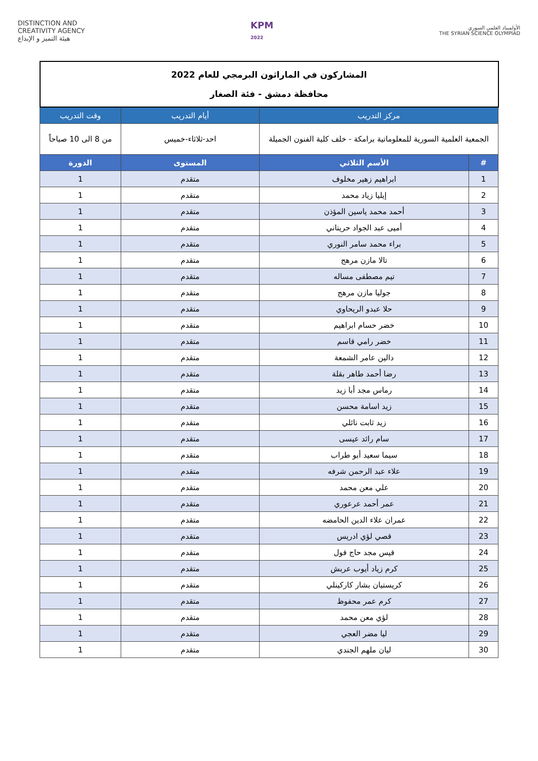DISTINCTION AND
CREATIVITY AGENCY
هيئة التميز و الإبداع
KPM
2022
الأولمبياد العلمي السوري
THE SYRIAN SCIENCE OLYMPIAD
| المشاركون في الماراثون البرمجي للعام 2022 محافظة دمشق - فئة الصغار | | | |
| مركز التدريب | | أيام التدريب | وقت التدريب |
| الجمعية العلمية السورية للمعلوماتية برامكة - خلف كلية الفنون الجميلة | | احد-ثلاثاء-خميس | من 8 الى 10 صباحاً |
| # | الأسم الثلاثي | المستوى | الدورة |
| 1 | ابراهيم زهير مخلوف | متقدم | 1 |
| 2 | إيليا زياد محمد | متقدم | 1 |
| 3 | أحمد محمد ياسين المؤذن | متقدم | 1 |
| 4 | أميى عبد الجواد حريتاني | متقدم | 1 |
| 5 | براء محمد سامر النوري | متقدم | 1 |
| 6 | تالا مازن مرهج | متقدم | 1 |
| 7 | تيم مصطفى مساله | متقدم | 1 |
| 8 | جوليا مازن مرهج | متقدم | 1 |
| 9 | حلا عبدو الريحاوي | متقدم | 1 |
| 10 | خضر حسام ابراهيم | متقدم | 1 |
| 11 | خضر رامي قاسم | متقدم | 1 |
| 12 | دالين عامر الشمعة | متقدم | 1 |
| 13 | رضا أحمد طاهر بقلة | متقدم | 1 |
| 14 | رماس مجد أبا زيد | متقدم | 1 |
| 15 | زيد اسامة محسن | متقدم | 1 |
| 16 | زيد ثابت نائلي | متقدم | 1 |
| 17 | سام رائد عيسى | متقدم | 1 |
| 18 | سيما سعيد أبو طراب | متقدم | 1 |
| 19 | علاء عبد الرحمن شرفه | متقدم | 1 |
| 20 | علي معن محمد | متقدم | 1 |
| 21 | عمر أحمد عرعوري | متقدم | 1 |
| 22 | عمران علاء الدين الحامضه | متقدم | 1 |
| 23 | قصي لؤي ادريس | متقدم | 1 |
| 24 | قيس مجد حاج قول | متقدم | 1 |
| 25 | كرم زياد أيوب عربش | متقدم | 1 |
| 26 | كريستيان بشار كاركينلي | متقدم | 1 |
| 27 | كرم عمر محفوظ | متقدم | 1 |
| 28 | لؤي معن محمد | متقدم | 1 |
| 29 | ليا مضر العجي | متقدم | 1 |
| 30 | ليان ملهم الجندي | متقدم | 1 |